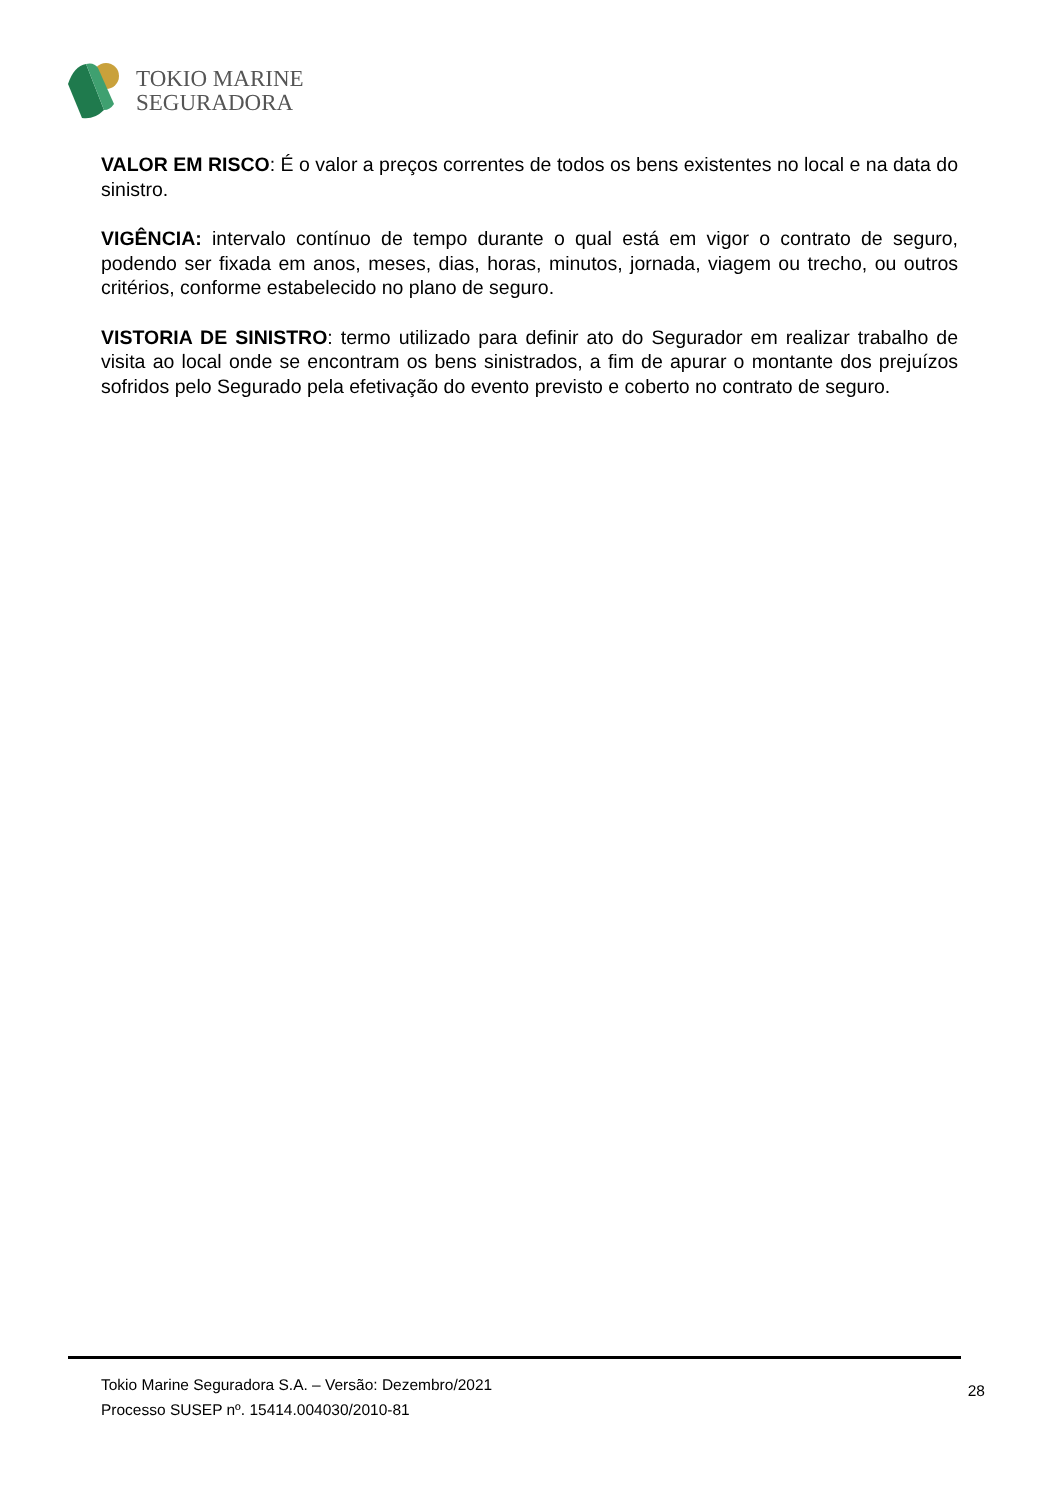TOKIO MARINE
SEGURADORA
VALOR EM RISCO: É o valor a preços correntes de todos os bens existentes no local e na data do sinistro.
VIGÊNCIA: intervalo contínuo de tempo durante o qual está em vigor o contrato de seguro, podendo ser fixada em anos, meses, dias, horas, minutos, jornada, viagem ou trecho, ou outros critérios, conforme estabelecido no plano de seguro.
VISTORIA DE SINISTRO: termo utilizado para definir ato do Segurador em realizar trabalho de visita ao local onde se encontram os bens sinistrados, a fim de apurar o montante dos prejuízos sofridos pelo Segurado pela efetivação do evento previsto e coberto no contrato de seguro.
Tokio Marine Seguradora S.A. – Versão: Dezembro/2021
Processo SUSEP nº. 15414.004030/2010-81
28